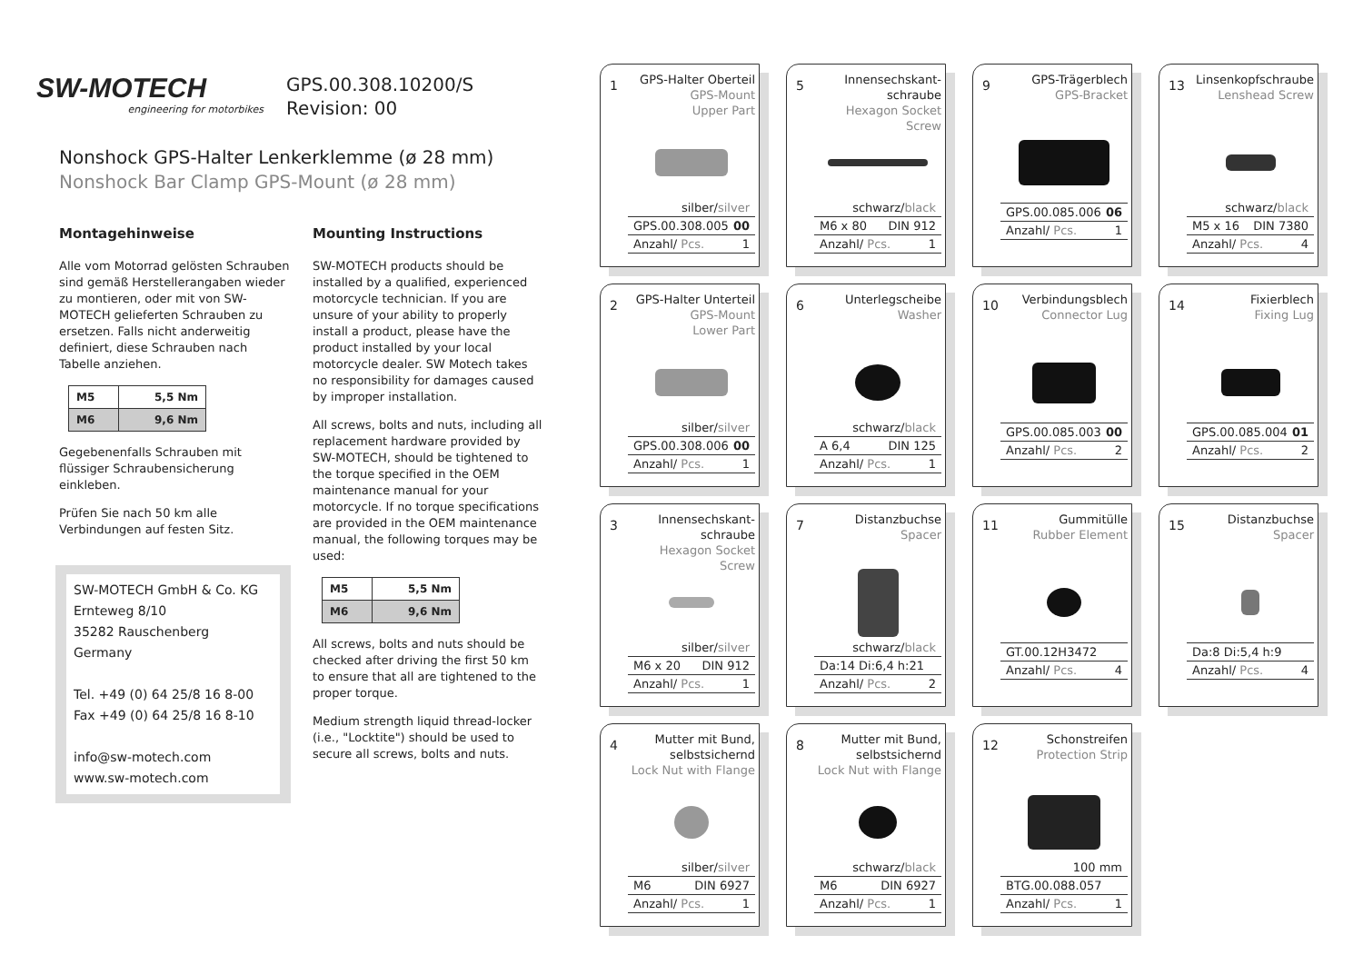SW-MOTECH engineering for motorbikes
GPS.00.308.10200/S
Revision: 00
Nonshock GPS-Halter Lenkerklemme (ø 28 mm)
Nonshock Bar Clamp GPS-Mount (ø 28 mm)
Montagehinweise
Alle vom Motorrad gelösten Schrauben sind gemäß Herstellerangaben wieder zu montieren, oder mit von SW-MOTECH gelieferten Schrauben zu ersetzen. Falls nicht anderweitig definiert, diese Schrauben nach Tabelle anziehen.
| M5 | 5,5 Nm |
| M6 | 9,6 Nm |
Gegebenenfalls Schrauben mit flüssiger Schraubensicherung einkleben.
Prüfen Sie nach 50 km alle Verbindungen auf festen Sitz.
SW-MOTECH GmbH & Co. KG
Ernteweg 8/10
35282 Rauschenberg
Germany
Tel. +49 (0) 64 25/8 16 8-00
Fax +49 (0) 64 25/8 16 8-10
info@sw-motech.com
www.sw-motech.com
Mounting Instructions
SW-MOTECH products should be installed by a qualified, experienced motorcycle technician. If you are unsure of your ability to properly install a product, please have the product installed by your local motorcycle dealer. SW Motech takes no responsibility for damages caused by improper installation.
All screws, bolts and nuts, including all replacement hardware provided by SW-MOTECH, should be tightened to the torque specified in the OEM maintenance manual for your motorcycle. If no torque specifications are provided in the OEM maintenance manual, the following torques may be used:
| M5 | 5,5 Nm |
| M6 | 9,6 Nm |
All screws, bolts and nuts should be checked after driving the first 50 km to ensure that all are tightened to the proper torque.
Medium strength liquid thread-locker (i.e., "Locktite") should be used to secure all screws, bolts and nuts.
1
GPS-Halter Oberteil
GPS-Mount
Upper Part
silber/silver
GPS.00.308.005 00
Anzahl/ Pcs. 1
5
Innensechskant-
schraube
Hexagon Socket Screw
schwarz/black
M6 x 80 DIN 912
Anzahl/ Pcs. 1
9
GPS-Trägerblech
GPS-Bracket
GPS.00.085.006 06
Anzahl/ Pcs. 1
13
Linsenkopfschraube
Lenshead Screw
schwarz/black
M5 x 16 DIN 7380
Anzahl/ Pcs. 4
2
GPS-Halter Unterteil
GPS-Mount
Lower Part
silber/silver
GPS.00.308.006 00
Anzahl/ Pcs. 1
6
Unterlegscheibe
Washer
schwarz/black
A 6,4 DIN 125
Anzahl/ Pcs. 1
10
Verbindungsblech
Connector Lug
GPS.00.085.003 00
Anzahl/ Pcs. 2
14
Fixierblech
Fixing Lug
GPS.00.085.004 01
Anzahl/ Pcs. 2
3
Innensechskant-
schraube
Hexagon Socket Screw
silber/silver
M6 x 20 DIN 912
Anzahl/ Pcs. 1
7
Distanzbuchse
Spacer
schwarz/black
Da:14 Di:6,4 h:21
Anzahl/ Pcs. 2
11
Gummitülle
Rubber Element
GT.00.12H3472
Anzahl/ Pcs. 4
15
Distanzbuchse
Spacer
Da:8 Di:5,4 h:9
Anzahl/ Pcs. 4
4
Mutter mit Bund,
selbstsichernd
Lock Nut with Flange
silber/silver
M6 DIN 6927
Anzahl/ Pcs. 1
8
Mutter mit Bund,
selbstsichernd
Lock Nut with Flange
schwarz/black
M6 DIN 6927
Anzahl/ Pcs. 1
12
Schonstreifen
Protection Strip
100 mm
BTG.00.088.057
Anzahl/ Pcs. 1